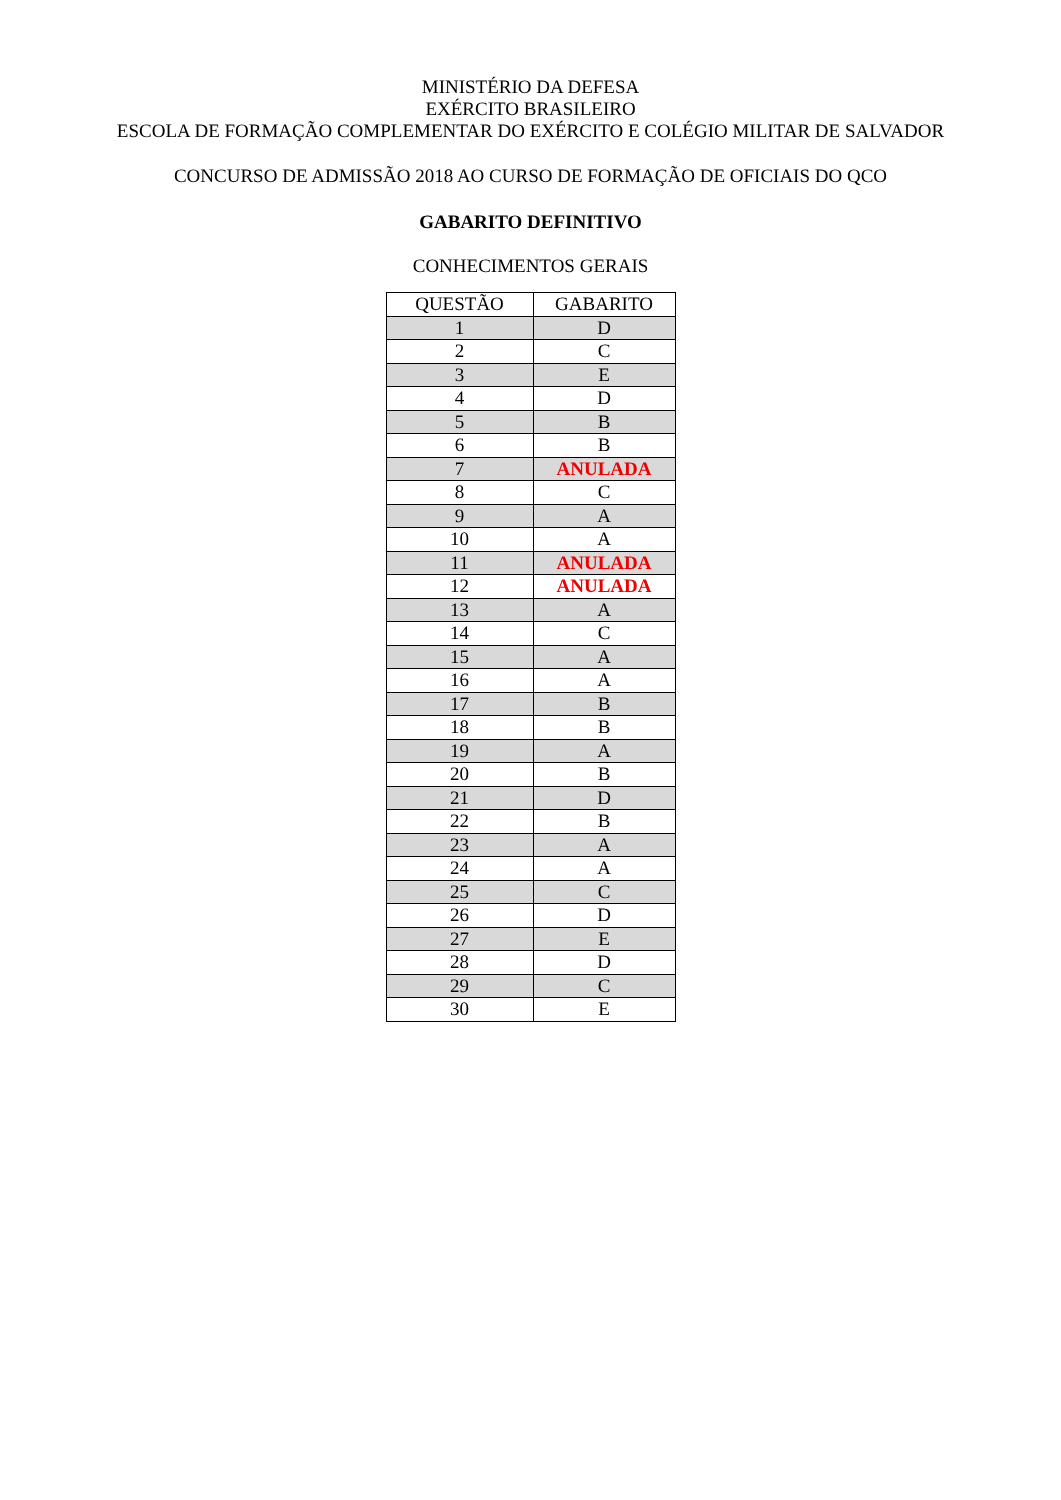MINISTÉRIO DA DEFESA
EXÉRCITO BRASILEIRO
ESCOLA DE FORMAÇÃO COMPLEMENTAR DO EXÉRCITO E COLÉGIO MILITAR DE SALVADOR
CONCURSO DE ADMISSÃO 2018 AO CURSO DE FORMAÇÃO DE OFICIAIS DO QCO
GABARITO DEFINITIVO
CONHECIMENTOS GERAIS
| QUESTÃO | GABARITO |
| --- | --- |
| 1 | D |
| 2 | C |
| 3 | E |
| 4 | D |
| 5 | B |
| 6 | B |
| 7 | ANULADA |
| 8 | C |
| 9 | A |
| 10 | A |
| 11 | ANULADA |
| 12 | ANULADA |
| 13 | A |
| 14 | C |
| 15 | A |
| 16 | A |
| 17 | B |
| 18 | B |
| 19 | A |
| 20 | B |
| 21 | D |
| 22 | B |
| 23 | A |
| 24 | A |
| 25 | C |
| 26 | D |
| 27 | E |
| 28 | D |
| 29 | C |
| 30 | E |